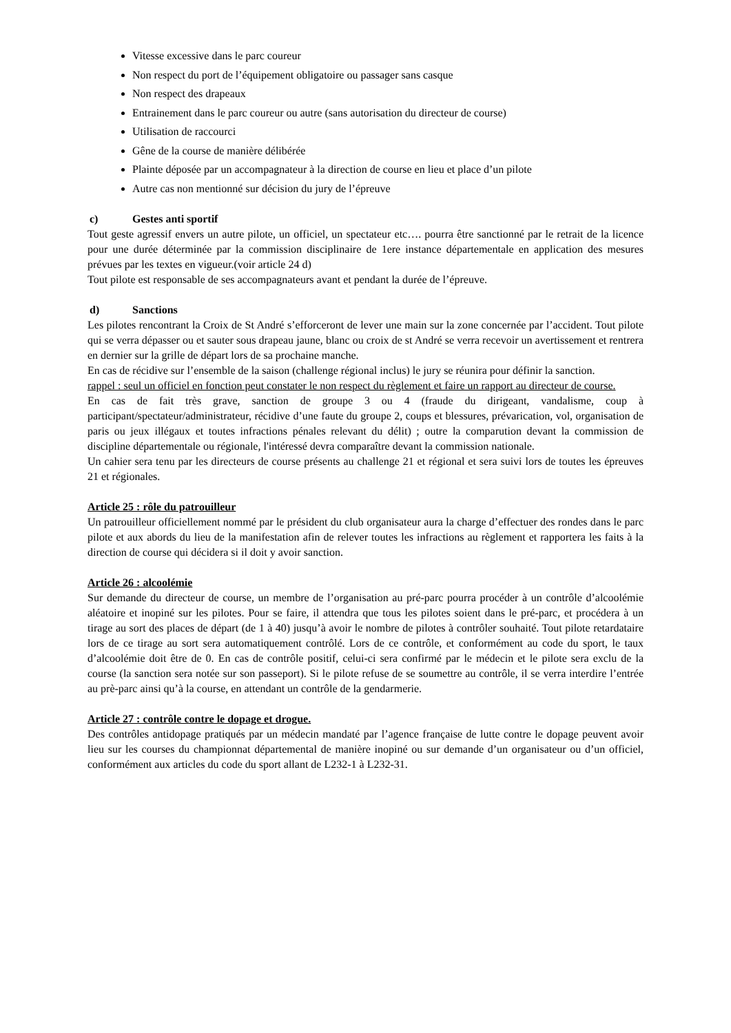Vitesse excessive dans le parc coureur
Non respect du port de l’équipement obligatoire ou passager sans casque
Non respect des drapeaux
Entrainement dans le parc coureur ou autre (sans autorisation du directeur de course)
Utilisation de raccourci
Gêne de la course de manière délibérée
Plainte déposée par un accompagnateur à la direction de course en lieu et place d’un pilote
Autre cas non mentionné sur décision du jury de l’épreuve
c) Gestes anti sportif
Tout geste agressif envers un autre pilote, un officiel, un spectateur etc…. pourra être sanctionné par le retrait de la licence pour une durée déterminée par la commission disciplinaire de 1ere instance départementale en application des mesures prévues par les textes en vigueur.(voir article 24 d)
Tout pilote est responsable de ses accompagnateurs avant et pendant la durée de l’épreuve.
d) Sanctions
Les pilotes rencontrant la Croix de St André s’efforceront de lever une main sur la zone concernée par l’accident. Tout pilote qui se verra dépasser ou et sauter sous drapeau jaune, blanc ou croix de st André se verra recevoir un avertissement et rentrera en dernier sur la grille de départ lors de sa prochaine manche.
En cas de récidive sur l’ensemble de la saison (challenge régional inclus) le jury se réunira pour définir la sanction.
rappel : seul un officiel en fonction peut constater le non respect du règlement et faire un rapport au directeur de course.
En cas de fait très grave, sanction de groupe 3 ou 4 (fraude du dirigeant, vandalisme, coup à participant/spectateur/administrateur, récidive d’une faute du groupe 2, coups et blessures, prévarication, vol, organisation de paris ou jeux illégaux et toutes infractions pénales relevant du délit) ; outre la comparution devant la commission de discipline départementale ou régionale, l'intéressé devra comparaître devant la commission nationale.
Un cahier sera tenu par les directeurs de course présents au challenge 21 et régional et sera suivi lors de toutes les épreuves 21 et régionales.
Article 25 : rôle du patrouilleur
Un patrouilleur officiellement nommé par le président du club organisateur aura la charge d’effectuer des rondes dans le parc pilote et aux abords du lieu de la manifestation afin de relever toutes les infractions au règlement et rapportera les faits à la direction de course qui décidera si il doit y avoir sanction.
Article 26 : alcoolémie
Sur demande du directeur de course, un membre de l’organisation au pré-parc pourra procéder à un contrôle d’alcoolémie aléatoire et inopiné sur les pilotes. Pour se faire, il attendra que tous les pilotes soient dans le pré-parc, et procédera à un tirage au sort des places de départ (de 1 à 40) jusqu’à avoir le nombre de pilotes à contrôler souhaité. Tout pilote retardataire lors de ce tirage au sort sera automatiquement contrôlé. Lors de ce contrôle, et conformément au code du sport, le taux d’alcoolémie doit être de 0. En cas de contrôle positif, celui-ci sera confirmé par le médecin et le pilote sera exclu de la course (la sanction sera notée sur son passeport). Si le pilote refuse de se soumettre au contrôle, il se verra interdire l’entrée au prè-parc ainsi qu’à la course, en attendant un contrôle de la gendarmerie.
Article 27 : contrôle contre le dopage et drogue.
Des contrôles antidopage pratiqués par un médecin mandaté par l’agence française de lutte contre le dopage peuvent avoir lieu sur les courses du championnat départemental de manière inopiné ou sur demande d’un organisateur ou d’un officiel, conformément aux articles du code du sport allant de L232-1 à L232-31.